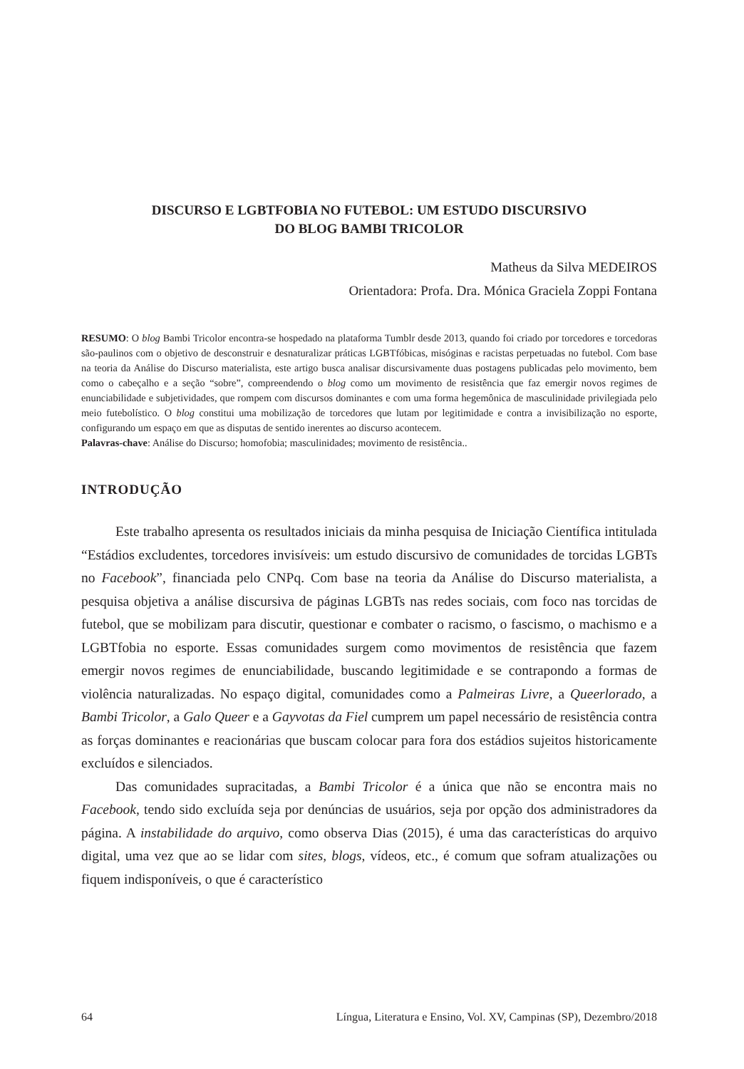DISCURSO E LGBTFOBIA NO FUTEBOL: UM ESTUDO DISCURSIVO
DO BLOG BAMBI TRICOLOR
Matheus da Silva MEDEIROS
Orientadora: Profa. Dra. Mónica Graciela Zoppi Fontana
RESUMO: O blog Bambi Tricolor encontra-se hospedado na plataforma Tumblr desde 2013, quando foi criado por torcedores e torcedoras são-paulinos com o objetivo de desconstruir e desnaturalizar práticas LGBTfóbicas, misóginas e racistas perpetuadas no futebol. Com base na teoria da Análise do Discurso materialista, este artigo busca analisar discursivamente duas postagens publicadas pelo movimento, bem como o cabeçalho e a seção “sobre”, compreendendo o blog como um movimento de resistência que faz emergir novos regimes de enunciabilidade e subjetividades, que rompem com discursos dominantes e com uma forma hegemônica de masculinidade privilegiada pelo meio futebolístico. O blog constitui uma mobilização de torcedores que lutam por legitimidade e contra a invisibilização no esporte, configurando um espaço em que as disputas de sentido inerentes ao discurso acontecem.
Palavras-chave: Análise do Discurso; homofobia; masculinidades; movimento de resistência..
INTRODUÇÃO
Este trabalho apresenta os resultados iniciais da minha pesquisa de Iniciação Científica intitulada “Estádios excludentes, torcedores invisíveis: um estudo discursivo de comunidades de torcidas LGBTs no Facebook”, financiada pelo CNPq. Com base na teoria da Análise do Discurso materialista, a pesquisa objetiva a análise discursiva de páginas LGBTs nas redes sociais, com foco nas torcidas de futebol, que se mobilizam para discutir, questionar e combater o racismo, o fascismo, o machismo e a LGBTfobia no esporte. Essas comunidades surgem como movimentos de resistência que fazem emergir novos regimes de enunciabilidade, buscando legitimidade e se contrapondo a formas de violência naturalizadas. No espaço digital, comunidades como a Palmeiras Livre, a Queerlorado, a Bambi Tricolor, a Galo Queer e a Gayvotas da Fiel cumprem um papel necessário de resistência contra as forças dominantes e reacionárias que buscam colocar para fora dos estádios sujeitos historicamente excluídos e silenciados.
Das comunidades supracitadas, a Bambi Tricolor é a única que não se encontra mais no Facebook, tendo sido excluída seja por denúncias de usuários, seja por opção dos administradores da página. A instabilidade do arquivo, como observa Dias (2015), é uma das características do arquivo digital, uma vez que ao se lidar com sites, blogs, vídeos, etc., é comum que sofram atualizações ou fiquem indisponíveis, o que é característico
64 Língua, Literatura e Ensino, Vol. XV, Campinas (SP), Dezembro/2018